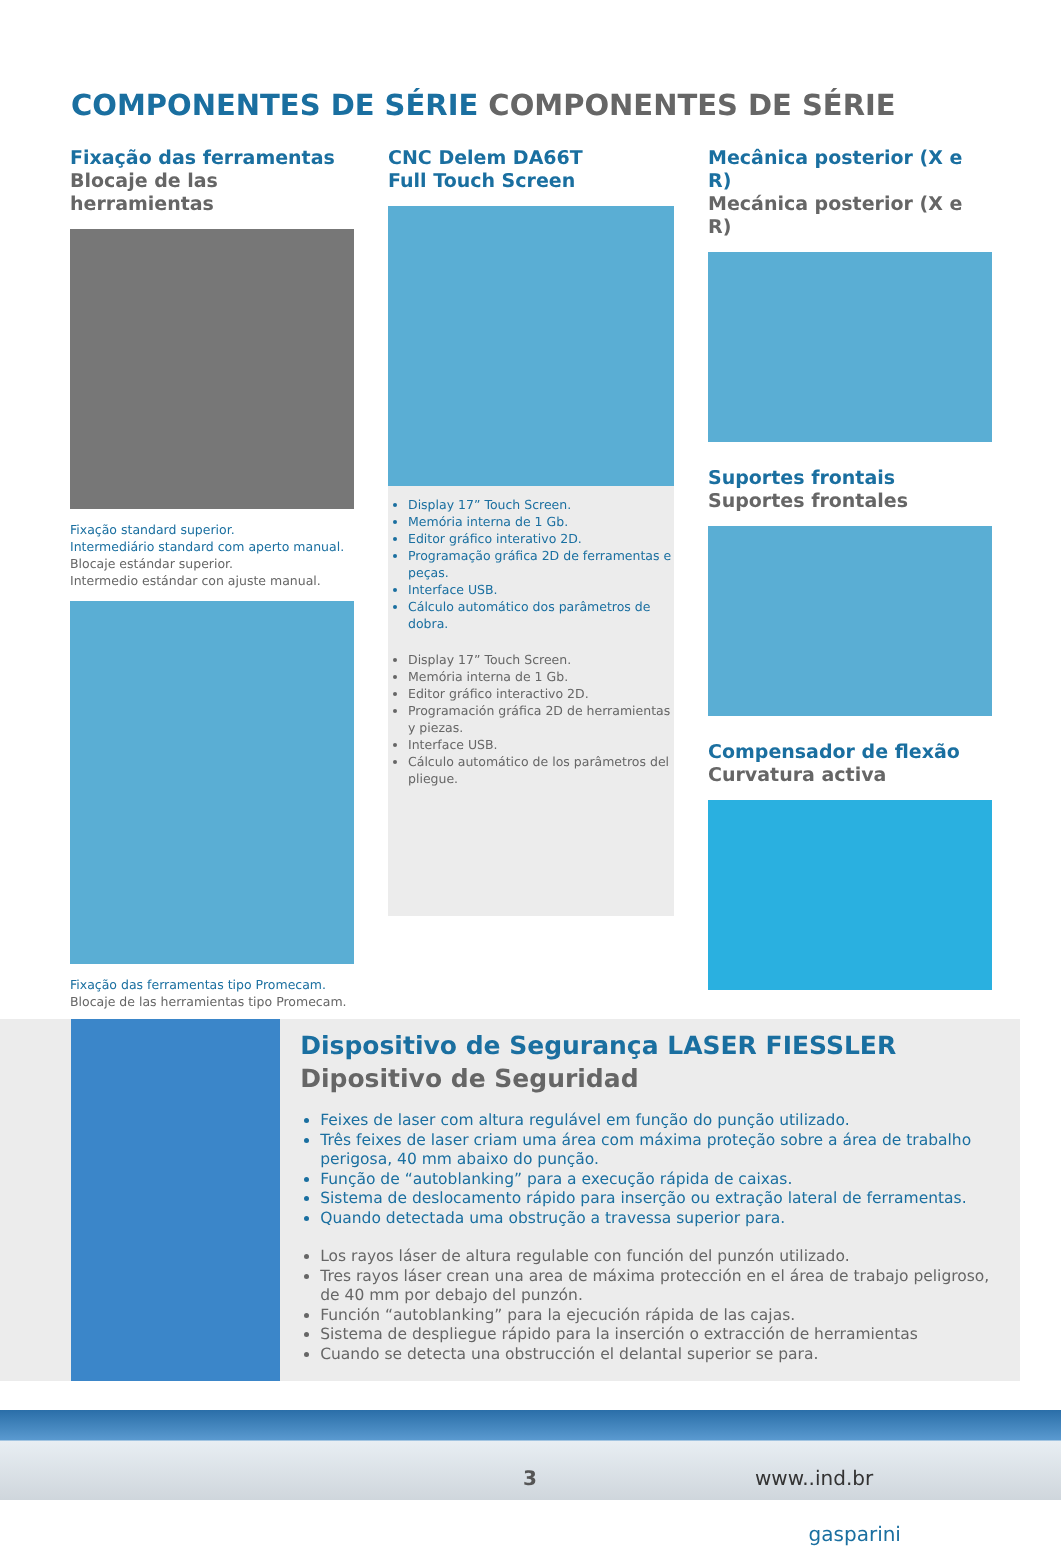COMPONENTES DE SÉRIE COMPONENTES DE SÉRIE
Fixação das ferramentas
Blocaje de las herramientas
Fixação standard superior.
Intermediário standard com aperto manual.
Blocaje estándar superior.
Intermedio estándar con ajuste manual.
Fixação das ferramentas tipo Promecam.
Blocaje de las herramientas tipo Promecam.
CNC Delem DA66T
Full Touch Screen
Display 17” Touch Screen.
Memória interna de 1 Gb.
Editor gráfico interativo 2D.
Programação gráfica 2D de ferramentas e peças.
Interface USB.
Cálculo automático dos parâmetros de dobra.
Display 17” Touch Screen.
Memória interna de 1 Gb.
Editor gráfico interactivo 2D.
Programación gráfica 2D de herramientas y piezas.
Interface USB.
Cálculo automático de los parâmetros del pliegue.
Mecânica posterior (X e R)
Mecánica posterior (X e R)
Suportes frontais
Suportes frontales
Compensador de flexão
Curvatura activa
Dispositivo de Segurança LASER FIESSLER
Dipositivo de Seguridad
Feixes de laser com altura regulável em função do punção utilizado.
Três feixes de laser criam uma área com máxima proteção sobre a área de trabalho perigosa, 40 mm abaixo do punção.
Função de “autoblanking” para a execução rápida de caixas.
Sistema de deslocamento rápido para inserção ou extração lateral de ferramentas.
Quando detectada uma obstrução a travessa superior para.
Los rayos láser de altura regulable con función del punzón utilizado.
Tres rayos láser crean una area de máxima protección en el área de trabajo peligroso, de 40 mm por debajo del punzón.
Función “autoblanking” para la ejecución rápida de las cajas.
Sistema de despliegue rápido para la inserción o extracción de herramientas
Cuando se detecta una obstrucción el delantal superior se para.
3 www.
gasparini.ind.br